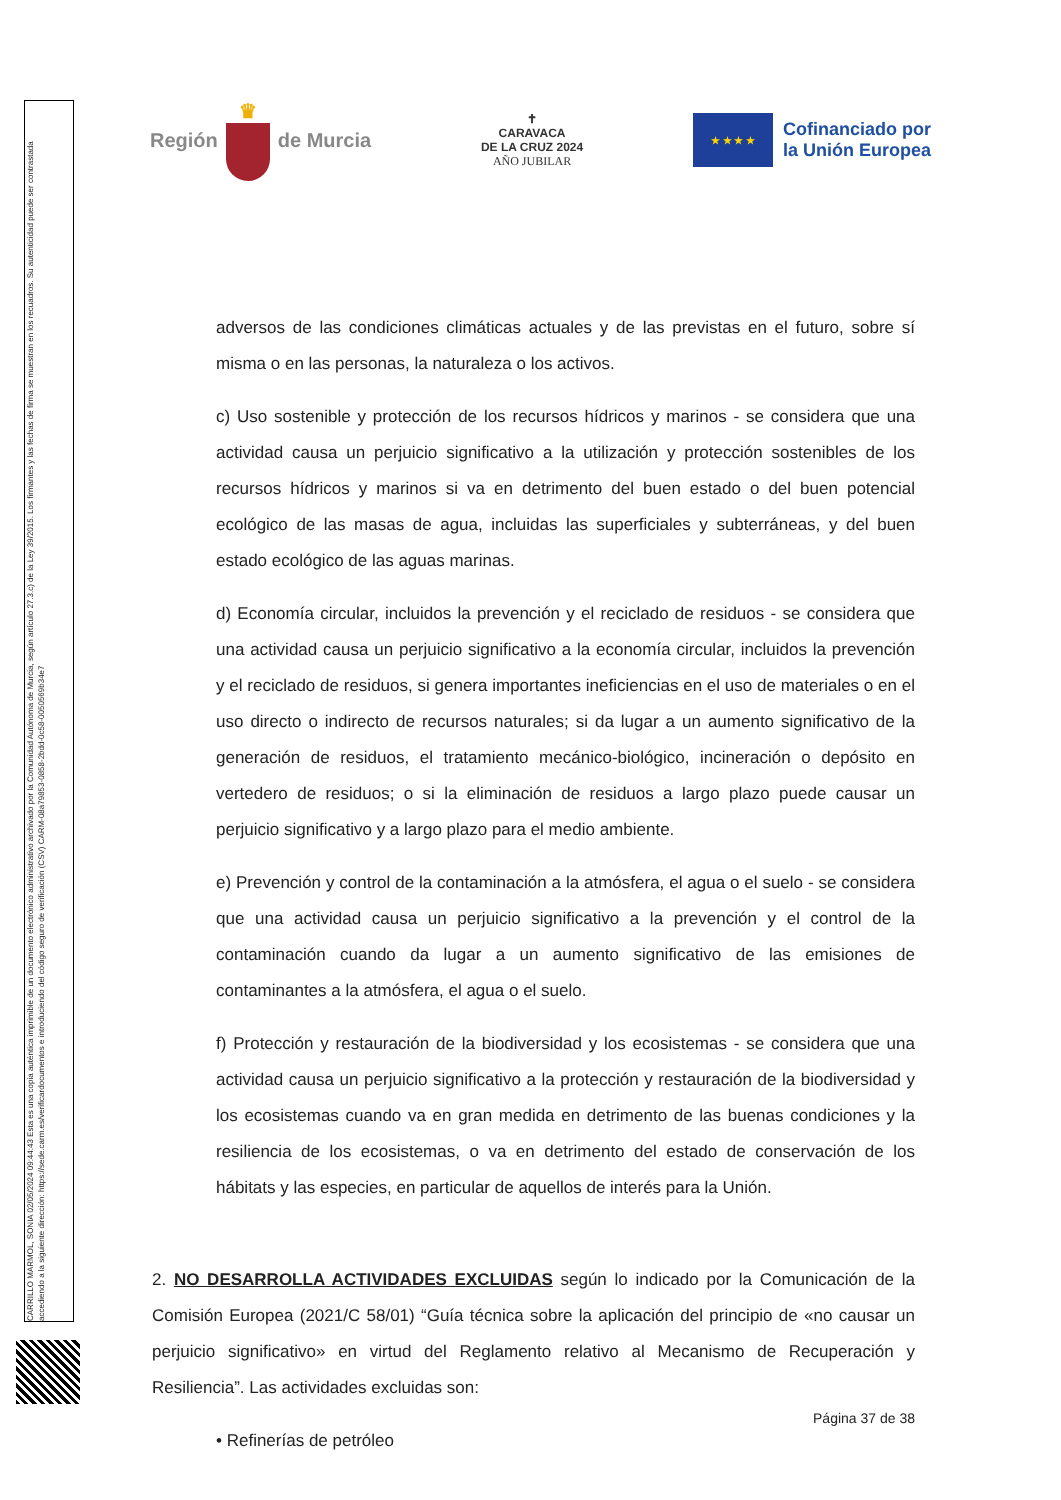CARRILLO MARMOL, SONIA 02/05/2024 09:44:43 Esta es una copia auténtica imprimible de un documento electrónico administrativo archivado por la Comunidad Autónoma de Murcia, según artículo 27.3.c) de la Ley 39/2015. Los firmantes y las fechas de firma se muestran en los recuadros. Su autenticidad puede ser contrastada accediendo a la siguiente dirección: https://sede.carm.es/verificardocumentos e introduciendo del código seguro de verificación (CSV) CARM-08a79853-0858-2bdd-0c58-0050569b34e7
Región ♛ de Murcia
✝
CARAVACA
DE LA CRUZ 2024
AÑO JUBILAR
★ ★ ★ ★
Cofinanciado por
la Unión Europea
adversos de las condiciones climáticas actuales y de las previstas en el futuro, sobre sí misma o en las personas, la naturaleza o los activos.
c) Uso sostenible y protección de los recursos hídricos y marinos - se considera que una actividad causa un perjuicio significativo a la utilización y protección sostenibles de los recursos hídricos y marinos si va en detrimento del buen estado o del buen potencial ecológico de las masas de agua, incluidas las superficiales y subterráneas, y del buen estado ecológico de las aguas marinas.
d) Economía circular, incluidos la prevención y el reciclado de residuos - se considera que una actividad causa un perjuicio significativo a la economía circular, incluidos la prevención y el reciclado de residuos, si genera importantes ineficiencias en el uso de materiales o en el uso directo o indirecto de recursos naturales; si da lugar a un aumento significativo de la generación de residuos, el tratamiento mecánico-biológico, incineración o depósito en vertedero de residuos; o si la eliminación de residuos a largo plazo puede causar un perjuicio significativo y a largo plazo para el medio ambiente.
e) Prevención y control de la contaminación a la atmósfera, el agua o el suelo - se considera que una actividad causa un perjuicio significativo a la prevención y el control de la contaminación cuando da lugar a un aumento significativo de las emisiones de contaminantes a la atmósfera, el agua o el suelo.
f) Protección y restauración de la biodiversidad y los ecosistemas - se considera que una actividad causa un perjuicio significativo a la protección y restauración de la biodiversidad y los ecosistemas cuando va en gran medida en detrimento de las buenas condiciones y la resiliencia de los ecosistemas, o va en detrimento del estado de conservación de los hábitats y las especies, en particular de aquellos de interés para la Unión.
2. NO DESARROLLA ACTIVIDADES EXCLUIDAS según lo indicado por la Comunicación de la Comisión Europea (2021/C 58/01) “Guía técnica sobre la aplicación del principio de «no causar un perjuicio significativo» en virtud del Reglamento relativo al Mecanismo de Recuperación y Resiliencia”. Las actividades excluidas son:
• Refinerías de petróleo
Página 37 de 38